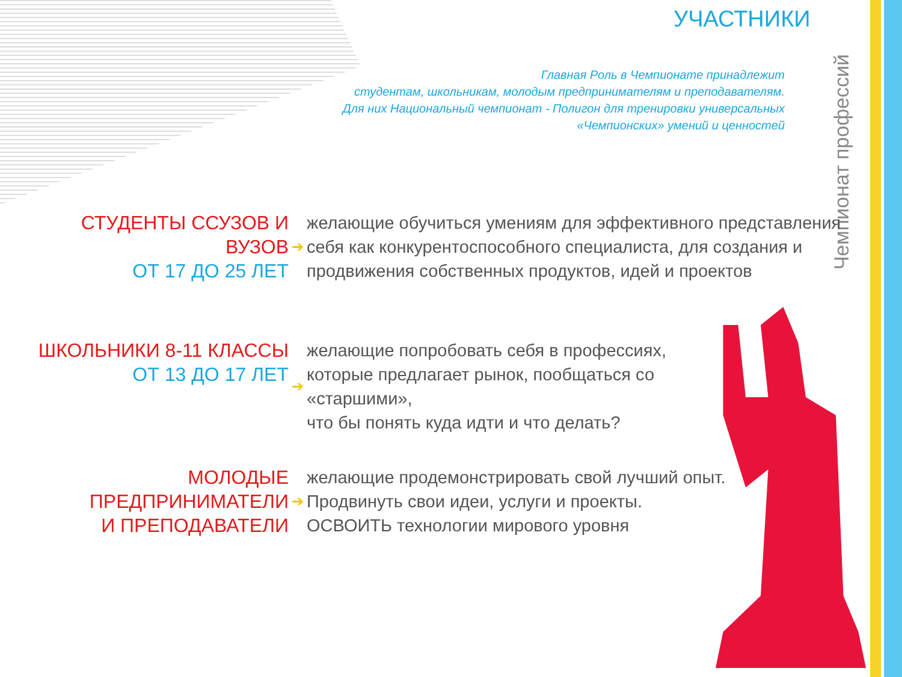УЧАСТНИКИ
Главная Роль в Чемпионате принадлежит
студентам, школьникам, молодым предпринимателям и преподавателям.
Для них Национальный чемпионат - Полигон для тренировки универсальных
«Чемпионских» умений и ценностей
Чемпионат профессий
СТУДЕНТЫ ССУЗОВ И ВУЗОВ
ОТ 17 ДО 25 ЛЕТ
➔
желающие обучиться умениям для эффективного представления себя как конкурентоспособного специалиста, для создания и продвижения собственных продуктов, идей и проектов
ШКОЛЬНИКИ 8-11 КЛАССЫ
ОТ 13 ДО 17 ЛЕТ
➔
желающие попробовать себя в профессиях, которые предлагает рынок, пообщаться со «старшими»,
что бы понять куда идти и что делать?
МОЛОДЫЕ ПРЕДПРИНИМАТЕЛИ
И ПРЕПОДАВАТЕЛИ
➔
желающие продемонстрировать свой лучший опыт. Продвинуть свои идеи, услуги и проекты. ОСВОИТЬ технологии мирового уровня